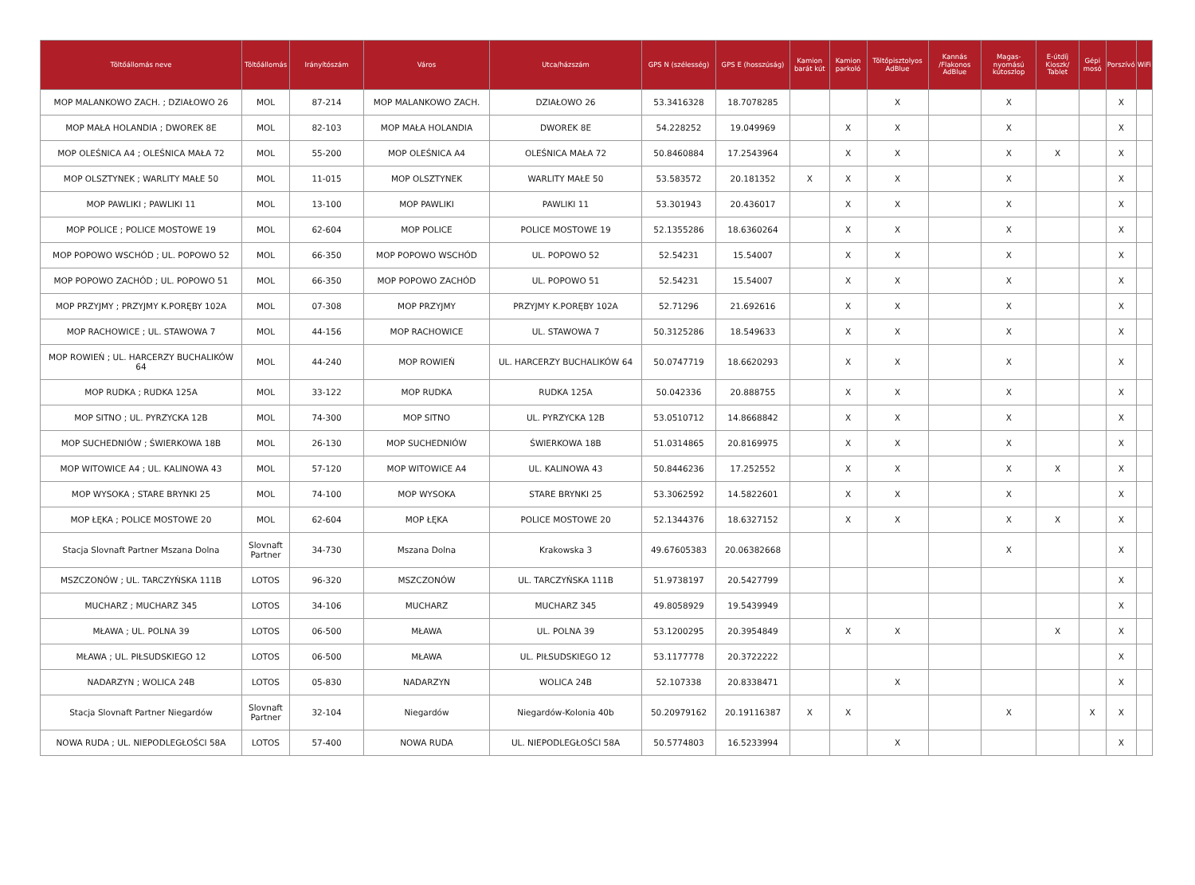| Töltőállomás neve | Töltőállomás | Irányítószám | Város | Utca/házszám | GPS N (szélesség) | GPS E (hosszúság) | Kamion barát kút | Kamion parkoló | Töltőpisztolyos AdBlue | Kannás /Flakonos AdBlue | Magas-nyomású kútoszlop | E-útdíj Kioszk/ Tablet | Gépi mosó | Porszívó | WiFi |
| --- | --- | --- | --- | --- | --- | --- | --- | --- | --- | --- | --- | --- | --- | --- | --- |
| MOP MALANKOWO ZACH. ; DZIAŁOWO 26 | MOL | 87-214 | MOP MALANKOWO ZACH. | DZIAŁOWO 26 | 53.3416328 | 18.7078285 | | | X | | X | | | X | |
| MOP MAŁA HOLANDIA ; DWOREK 8E | MOL | 82-103 | MOP MAŁA HOLANDIA | DWOREK 8E | 54.228252 | 19.049969 | | X | X | | X | | | X | |
| MOP OLEŚNICA A4 ; OLEŚNICA MAŁA 72 | MOL | 55-200 | MOP OLEŚNICA A4 | OLEŚNICA MAŁA 72 | 50.8460884 | 17.2543964 | | X | X | | X | X | | X | |
| MOP OLSZTYNEK ; WARLITY MAŁE 50 | MOL | 11-015 | MOP OLSZTYNEK | WARLITY MAŁE 50 | 53.583572 | 20.181352 | X | X | X | | X | | | X | |
| MOP PAWLIKI ; PAWLIKI 11 | MOL | 13-100 | MOP PAWLIKI | PAWLIKI 11 | 53.301943 | 20.436017 | | X | X | | X | | | X | |
| MOP POLICE ; POLICE MOSTOWE 19 | MOL | 62-604 | MOP POLICE | POLICE MOSTOWE 19 | 52.1355286 | 18.6360264 | | X | X | | X | | | X | |
| MOP POPOWO WSCHÓD ; UL. POPOWO 52 | MOL | 66-350 | MOP POPOWO WSCHÓD | UL. POPOWO 52 | 52.54231 | 15.54007 | | X | X | | X | | | X | |
| MOP POPOWO ZACHÓD ; UL. POPOWO 51 | MOL | 66-350 | MOP POPOWO ZACHÓD | UL. POPOWO 51 | 52.54231 | 15.54007 | | X | X | | X | | | X | |
| MOP PRZYJMY ; PRZYJMY K.PORĘBY 102A | MOL | 07-308 | MOP PRZYJMY | PRZYJMY K.PORĘBY 102A | 52.71296 | 21.692616 | | X | X | | X | | | X | |
| MOP RACHOWICE ; UL. STAWOWA 7 | MOL | 44-156 | MOP RACHOWICE | UL. STAWOWA 7 | 50.3125286 | 18.549633 | | X | X | | X | | | X | |
| MOP ROWIEŃ ; UL. HARCERZY BUCHALIKÓW 64 | MOL | 44-240 | MOP ROWIEŃ | UL. HARCERZY BUCHALIKÓW 64 | 50.0747719 | 18.6620293 | | X | X | | X | | | X | |
| MOP RUDKA ; RUDKA 125A | MOL | 33-122 | MOP RUDKA | RUDKA 125A | 50.042336 | 20.888755 | | X | X | | X | | | X | |
| MOP SITNO ; UL. PYRZYCKA 12B | MOL | 74-300 | MOP SITNO | UL. PYRZYCKA 12B | 53.0510712 | 14.8668842 | | X | X | | X | | | X | |
| MOP SUCHEDNIÓW ; ŚWIERKOWA 18B | MOL | 26-130 | MOP SUCHEDNIÓW | ŚWIERKOWA 18B | 51.0314865 | 20.8169975 | | X | X | | X | | | X | |
| MOP WITOWICE A4 ; UL. KALINOWA 43 | MOL | 57-120 | MOP WITOWICE A4 | UL. KALINOWA 43 | 50.8446236 | 17.252552 | | X | X | | X | X | | X | |
| MOP WYSOKA ; STARE BRYNKI 25 | MOL | 74-100 | MOP WYSOKA | STARE BRYNKI 25 | 53.3062592 | 14.5822601 | | X | X | | X | | | X | |
| MOP ŁĘKA ; POLICE MOSTOWE 20 | MOL | 62-604 | MOP ŁĘKA | POLICE MOSTOWE 20 | 52.1344376 | 18.6327152 | | X | X | | X | X | | X | |
| Stacja Slovnaft Partner Mszana Dolna | Slovnaft Partner | 34-730 | Mszana Dolna | Krakowska 3 | 49.67605383 | 20.06382668 | | | | | X | | | X | |
| MSZCZONÓW ; UL. TARCZYŃSKA 111B | LOTOS | 96-320 | MSZCZONÓW | UL. TARCZYŃSKA 111B | 51.9738197 | 20.5427799 | | | | | | | | X | |
| MUCHARZ ; MUCHARZ 345 | LOTOS | 34-106 | MUCHARZ | MUCHARZ 345 | 49.8058929 | 19.5439949 | | | | | | | | X | |
| MŁAWA ; UL. POLNA 39 | LOTOS | 06-500 | MŁAWA | UL. POLNA 39 | 53.1200295 | 20.3954849 | | X | X | | | X | | X | |
| MŁAWA ; UL. PIŁSUDSKIEGO 12 | LOTOS | 06-500 | MŁAWA | UL. PIŁSUDSKIEGO 12 | 53.1177778 | 20.3722222 | | | | | | | | X | |
| NADARZYN ; WOLICA 24B | LOTOS | 05-830 | NADARZYN | WOLICA 24B | 52.107338 | 20.8338471 | | | X | | | | | X | |
| Stacja Slovnaft Partner Niegardów | Slovnaft Partner | 32-104 | Niegardów | Niegardów-Kolonia 40b | 50.20979162 | 20.19116387 | X | X | | | X | | X | X | |
| NOWA RUDA ; UL. NIEPODLEGŁOŚCI 58A | LOTOS | 57-400 | NOWA RUDA | UL. NIEPODLEGŁOŚCI 58A | 50.5774803 | 16.5233994 | | | X | | | | | X | |